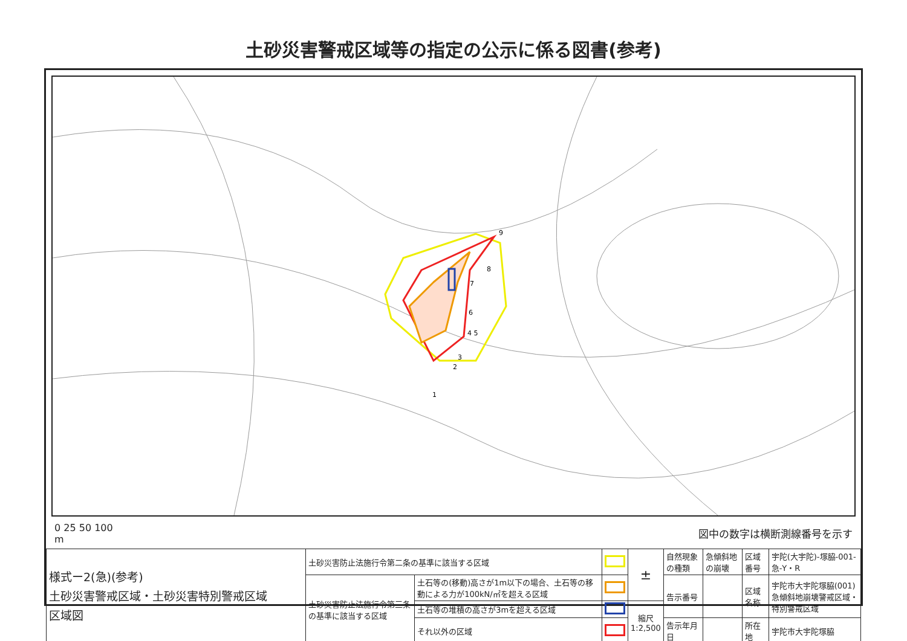土砂災害警戒区域等の指定の公示に係る図書(参考)
9
8
7
6
4 5
3
2
1
0 25 50 100
m
図中の数字は横断測線番号を示す
| 様式ー2(急)(参考) 土砂災害警戒区域・土砂災害特別警戒区域 区域図 | 土砂災害防止法施行令第二条の基準に該当する区域 | | | ± | 自然現象の種類 | 急傾斜地の崩壊 | 区域番号 | 宇陀(大宇陀)-塚脇-001-急-Y・R |
| | 土砂災害防止法施行令第三条の基準に該当する区域 | 土石等の(移動)高さが1m以下の場合、土石等の移動による力が100kN/㎡を超える区域 | | | 告示番号 | | 区域名称 | 宇陀市大宇陀塚脇(001) 急傾斜地崩壊警戒区域・特別警戒区域 |
| | | 土石等の堆積の高さが3mを超える区域 | | 縮尺 1:2,500 | | | | |
| | | それ以外の区域 | | | 告示年月日 | | 所在地 | 宇陀市大宇陀塚脇 |